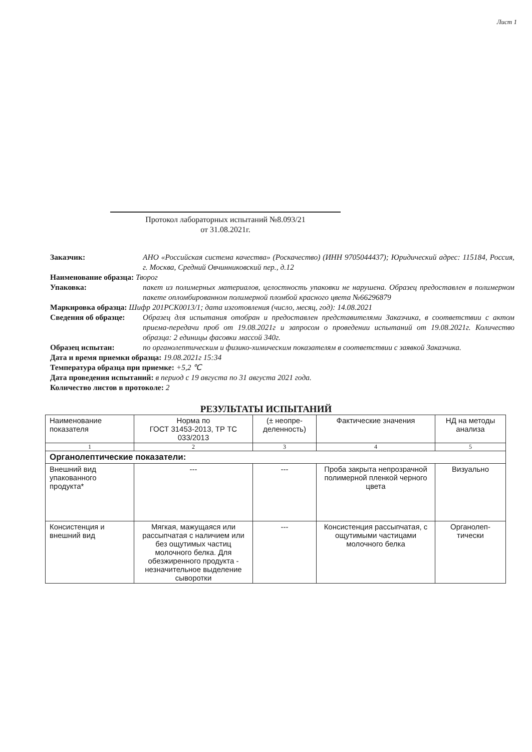Лист 1
Протокол лабораторных испытаний №8.093/21
от 31.08.2021г.
Заказчик: АНО «Российская система качества» (Роскачество) (ИНН 9705044437); Юридический адрес: 115184, Россия, г. Москва, Средний Овчинниковский пер., д.12
Наименование образца: Творог
Упаковка: пакет из полимерных материалов, целостность упаковки не нарушена. Образец предоставлен в полимерном пакете опломбированном полимерной пломбой красного цвета №66296879
Маркировка образца: Шифр 201РСК0013/1; дата изготовления (число, месяц, год): 14.08.2021
Сведения об образце: Образец для испытания отобран и предоставлен представителями Заказчика, в соответствии с актом приема-передачи проб от 19.08.2021г и запросом о проведении испытаний от 19.08.2021г. Количество образца: 2 единицы фасовки массой 340г.
Образец испытан: по органолептическим и физико-химическим показателям в соответствии с заявкой Заказчика.
Дата и время приемки образца: 19.08.2021г 15:34
Температура образца при приемке: +5,2 ℃
Дата проведения испытаний: в период с 19 августа по 31 августа 2021 года.
Количество листов в протоколе: 2
РЕЗУЛЬТАТЫ ИСПЫТАНИЙ
| Наименование показателя | Норма по ГОСТ 31453-2013, ТР ТС 033/2013 | (± неопре-деленность) | Фактические значения | НД на методы анализа |
| --- | --- | --- | --- | --- |
| 1 | 2 | 3 | 4 | 5 |
| Органолептические показатели: | | | | |
| Внешний вид упакованного продукта* | --- | --- | Проба закрыта непрозрачной полимерной пленкой черного цвета | Визуально |
| Консистенция и внешний вид | Мягкая, мажущаяся или рассыпчатая с наличием или без ощутимых частиц молочного белка. Для обезжиренного продукта - незначительное выделение сыворотки | --- | Консистенция рассыпчатая, с ощутимыми частицами молочного белка | Органолеп-тически |